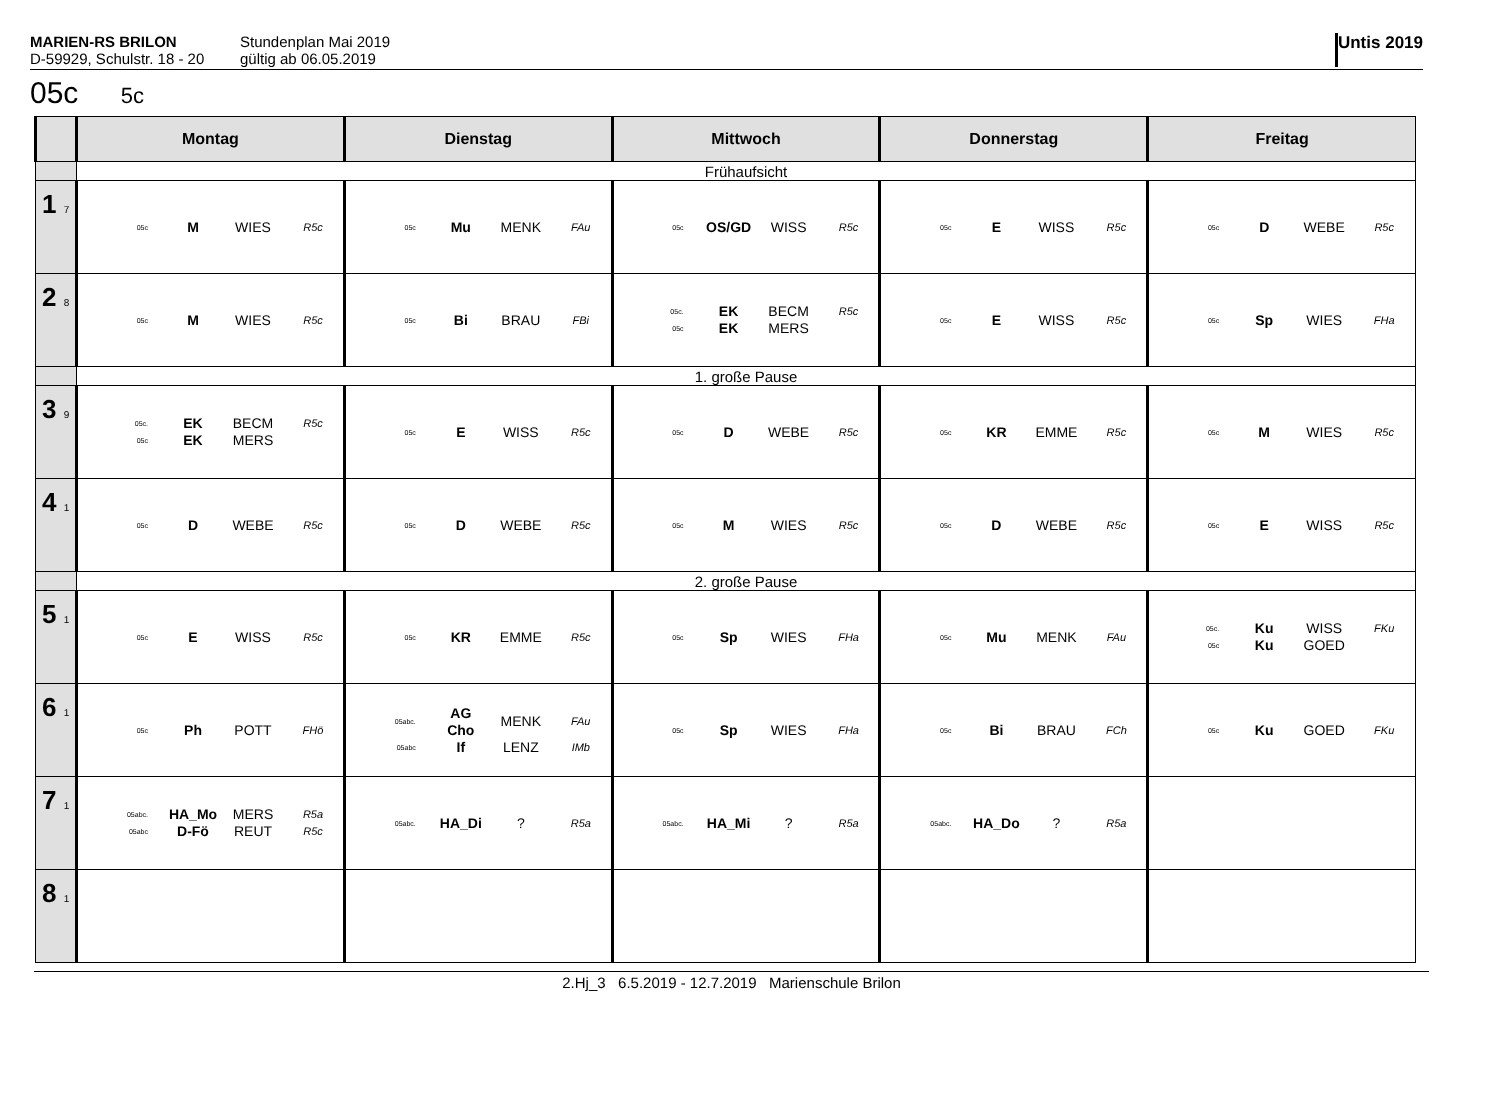MARIEN-RS BRILON
D-59929, Schulstr. 18 - 20
Stundenplan Mai 2019
gültig ab 06.05.2019
Untis 2019
05c 5c
| | Montag | Dienstag | Mittwoch | Donnerstag | Freitag |
| --- | --- | --- | --- | --- | --- |
| | Frühaufsicht | | | | |
| 1 7 | 05c M WIES R5c | 05c Mu MENK FAu | 05c OS/GD WISS R5c | 05c E WISS R5c | 05c D WEBE R5c |
| 2 8 | 05c M WIES R5c | 05c Bi BRAU FBi | 05c. EK BECM R5c 05c EK MERS | 05c E WISS R5c | 05c Sp WIES FHa |
| | 1. große Pause | | | | |
| 3 9 | 05c. EK BECM R5c 05c EK MERS | 05c E WISS R5c | 05c D WEBE R5c | 05c KR EMME R5c | 05c M WIES R5c |
| 4 1 | 05c D WEBE R5c | 05c D WEBE R5c | 05c M WIES R5c | 05c D WEBE R5c | 05c E WISS R5c |
| | 2. große Pause | | | | |
| 5 1 | 05c E WISS R5c | 05c KR EMME R5c | 05c Sp WIES FHa | 05c Mu MENK FAu | 05c. Ku WISS FKu 05c Ku GOED |
| 6 1 | 05c Ph POTT FHö | 05abc. AG Cho MENK FAu 05abc If LENZ IMb | 05c Sp WIES FHa | 05c Bi BRAU FCh | 05c Ku GOED FKu |
| 7 1 | 05abc. HA_Mo MERS R5a 05abc D-Fö REUT R5c | 05abc. HA_Di ? R5a | 05abc. HA_Mi ? R5a | 05abc. HA_Do ? R5a | |
| 8 1 | | | | | |
2.Hj_3 6.5.2019 - 12.7.2019 Marienschule Brilon